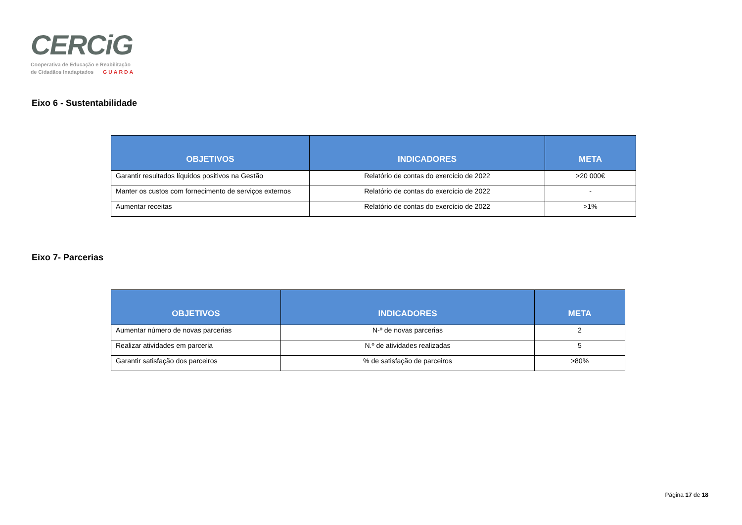CERCiG
Cooperativa de Educação e Reabilitação
de Cidadãos Inadaptados GUARDA
Eixo 6 - Sustentabilidade
| OBJETIVOS | INDICADORES | META |
| --- | --- | --- |
| Garantir resultados líquidos positivos na Gestão | Relatório de contas do exercício de 2022 | >20 000€ |
| Manter os custos com fornecimento de serviços externos | Relatório de contas do exercício de 2022 | - |
| Aumentar receitas | Relatório de contas do exercício de 2022 | >1% |
Eixo 7- Parcerias
| OBJETIVOS | INDICADORES | META |
| --- | --- | --- |
| Aumentar número de novas parcerias | N-º de novas parcerias | 2 |
| Realizar atividades em parceria | N.º de atividades realizadas | 5 |
| Garantir satisfação dos parceiros | % de satisfação de parceiros | >80% |
Página 17 de 18